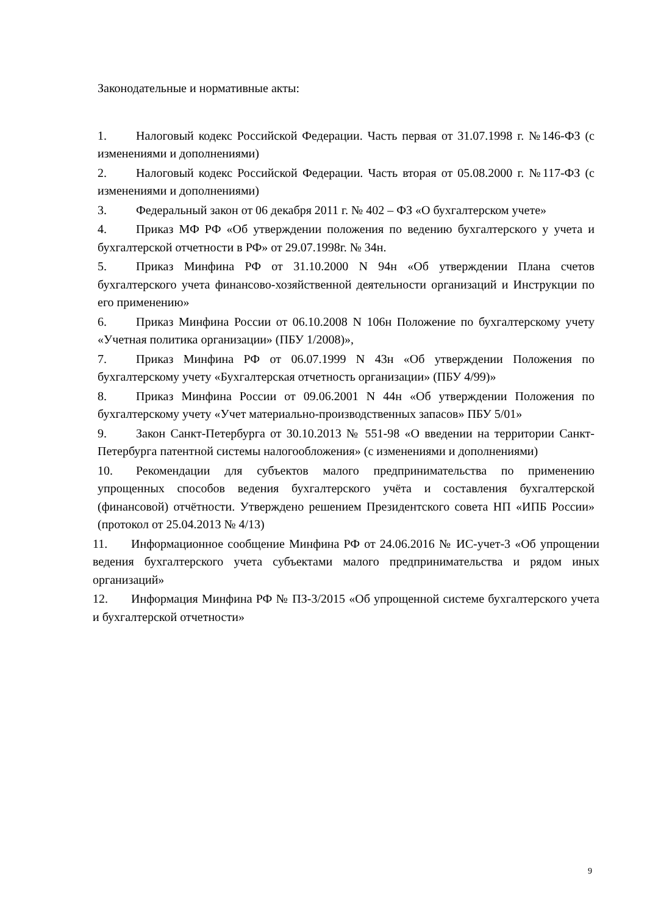Законодательные и нормативные акты:
1. Налоговый кодекс Российской Федерации. Часть первая от 31.07.1998 г. №146-ФЗ (с изменениями и дополнениями)
2. Налоговый кодекс Российской Федерации. Часть вторая от 05.08.2000 г. №117-ФЗ (с изменениями и дополнениями)
3. Федеральный закон от 06 декабря 2011 г. № 402 – ФЗ «О бухгалтерском учете»
4. Приказ МФ РФ «Об утверждении положения по ведению бухгалтерского у учета и бухгалтерской отчетности в РФ» от 29.07.1998г. № 34н.
5. Приказ Минфина РФ от 31.10.2000 N 94н «Об утверждении Плана счетов бухгалтерского учета финансово-хозяйственной деятельности организаций и Инструкции по его применению»
6. Приказ Минфина России от 06.10.2008 N 106н Положение по бухгалтерскому учету «Учетная политика организации» (ПБУ 1/2008)»,
7. Приказ Минфина РФ от 06.07.1999 N 43н «Об утверждении Положения по бухгалтерскому учету «Бухгалтерская отчетность организации» (ПБУ 4/99)»
8. Приказ Минфина России от 09.06.2001 N 44н «Об утверждении Положения по бухгалтерскому учету «Учет материально-производственных запасов» ПБУ 5/01»
9. Закон Санкт-Петербурга от 30.10.2013 № 551-98 «О введении на территории Санкт-Петербурга патентной системы налогообложения» (с изменениями и дополнениями)
10. Рекомендации для субъектов малого предпринимательства по применению упрощенных способов ведения бухгалтерского учёта и составления бухгалтерской (финансовой) отчётности. Утверждено решением Президентского совета НП «ИПБ России» (протокол от 25.04.2013 № 4/13)
11. Информационное сообщение Минфина РФ от 24.06.2016 № ИС-учет-3 «Об упрощении ведения бухгалтерского учета субъектами малого предпринимательства и рядом иных организаций»
12. Информация Минфина РФ № ПЗ-3/2015 «Об упрощенной системе бухгалтерского учета и бухгалтерской отчетности»
9